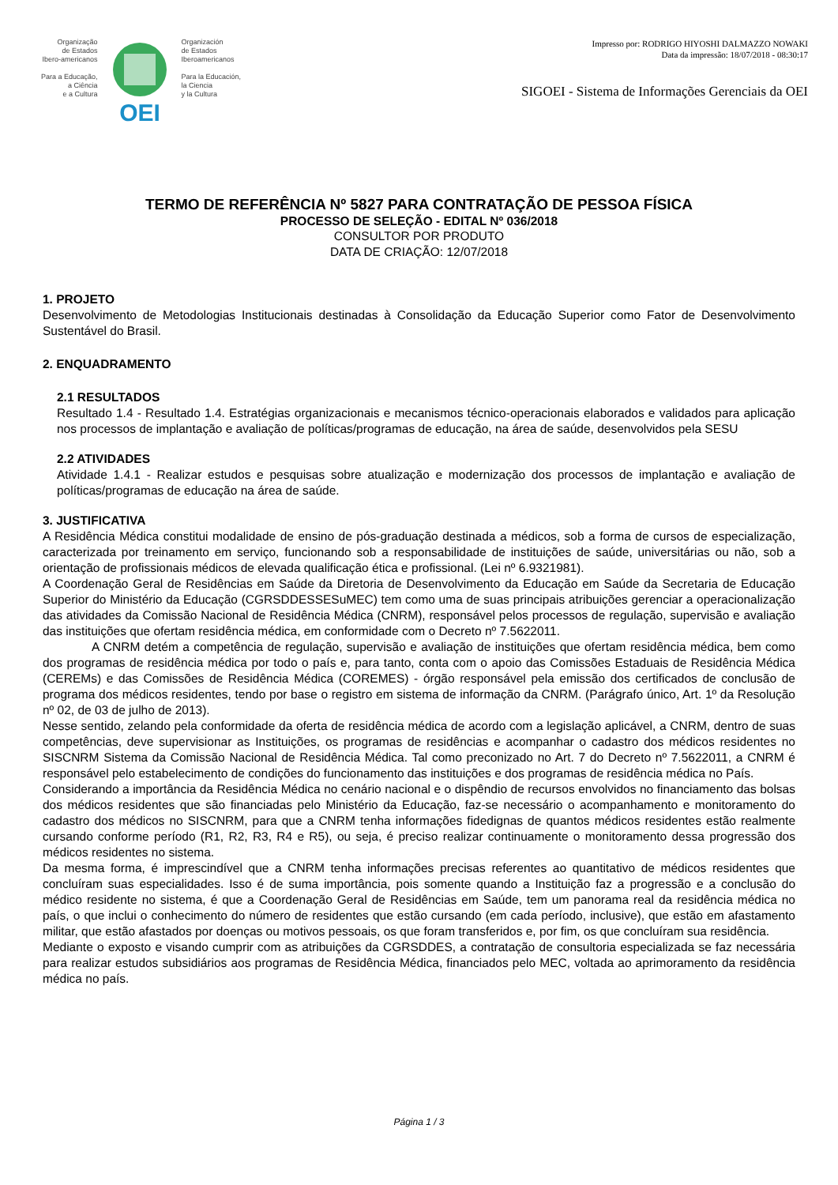Organização
de Estados
Ibero-americanos
Para a Educação,
a Ciência
e a Cultura
OEI
Organización
de Estados
Iberoamericanos
Para la Educación,
la Ciencia
y la Cultura
Impresso por: RODRIGO HIYOSHI DALMAZZO NOWAKI
Data da impressão: 18/07/2018 - 08:30:17
SIGOEI - Sistema de Informações Gerenciais da OEI
TERMO DE REFERÊNCIA Nº 5827 PARA CONTRATAÇÃO DE PESSOA FÍSICA
PROCESSO DE SELEÇÃO - EDITAL Nº 036/2018
CONSULTOR POR PRODUTO
DATA DE CRIAÇÃO: 12/07/2018
1. PROJETO
Desenvolvimento de Metodologias Institucionais destinadas à Consolidação da Educação Superior como Fator de Desenvolvimento Sustentável do Brasil.
2. ENQUADRAMENTO
2.1 RESULTADOS
Resultado 1.4 - Resultado 1.4. Estratégias organizacionais e mecanismos técnico-operacionais elaborados e validados para aplicação nos processos de implantação e avaliação de políticas/programas de educação, na área de saúde, desenvolvidos pela SESU
2.2 ATIVIDADES
Atividade 1.4.1 - Realizar estudos e pesquisas sobre atualização e modernização dos processos de implantação e avaliação de políticas/programas de educação na área de saúde.
3. JUSTIFICATIVA
A Residência Médica constitui modalidade de ensino de pós-graduação destinada a médicos, sob a forma de cursos de especialização, caracterizada por treinamento em serviço, funcionando sob a responsabilidade de instituições de saúde, universitárias ou não, sob a orientação de profissionais médicos de elevada qualificação ética e profissional. (Lei nº 6.9321981).
A Coordenação Geral de Residências em Saúde da Diretoria de Desenvolvimento da Educação em Saúde da Secretaria de Educação Superior do Ministério da Educação (CGRSDDESSESuMEC) tem como uma de suas principais atribuições gerenciar a operacionalização das atividades da Comissão Nacional de Residência Médica (CNRM), responsável pelos processos de regulação, supervisão e avaliação das instituições que ofertam residência médica, em conformidade com o Decreto nº 7.5622011.
    A CNRM detém a competência de regulação, supervisão e avaliação de instituições que ofertam residência médica, bem como dos programas de residência médica por todo o país e, para tanto, conta com o apoio das Comissões Estaduais de Residência Médica (CEREMs) e das Comissões de Residência Médica (COREMES) - órgão responsável pela emissão dos certificados de conclusão de programa dos médicos residentes, tendo por base o registro em sistema de informação da CNRM. (Parágrafo único, Art. 1º da Resolução nº 02, de 03 de julho de 2013).
Nesse sentido, zelando pela conformidade da oferta de residência médica de acordo com a legislação aplicável, a CNRM, dentro de suas competências, deve supervisionar as Instituições, os programas de residências e acompanhar o cadastro dos médicos residentes no SISCNRM Sistema da Comissão Nacional de Residência Médica. Tal como preconizado no Art. 7 do Decreto nº 7.5622011, a CNRM é responsável pelo estabelecimento de condições do funcionamento das instituições e dos programas de residência médica no País.
Considerando a importância da Residência Médica no cenário nacional e o dispêndio de recursos envolvidos no financiamento das bolsas dos médicos residentes que são financiadas pelo Ministério da Educação, faz-se necessário o acompanhamento e monitoramento do cadastro dos médicos no SISCNRM, para que a CNRM tenha informações fidedignas de quantos médicos residentes estão realmente cursando conforme período (R1, R2, R3, R4 e R5), ou seja, é preciso realizar continuamente o monitoramento dessa progressão dos médicos residentes no sistema.
Da mesma forma, é imprescindível que a CNRM tenha informações precisas referentes ao quantitativo de médicos residentes que concluíram suas especialidades. Isso é de suma importância, pois somente quando a Instituição faz a progressão e a conclusão do médico residente no sistema, é que a Coordenação Geral de Residências em Saúde, tem um panorama real da residência médica no país, o que inclui o conhecimento do número de residentes que estão cursando (em cada período, inclusive), que estão em afastamento militar, que estão afastados por doenças ou motivos pessoais, os que foram transferidos e, por fim, os que concluíram sua residência.
Mediante o exposto e visando cumprir com as atribuições da CGRSDDES, a contratação de consultoria especializada se faz necessária para realizar estudos subsidiários aos programas de Residência Médica, financiados pelo MEC, voltada ao aprimoramento da residência médica no país.
Página 1 / 3